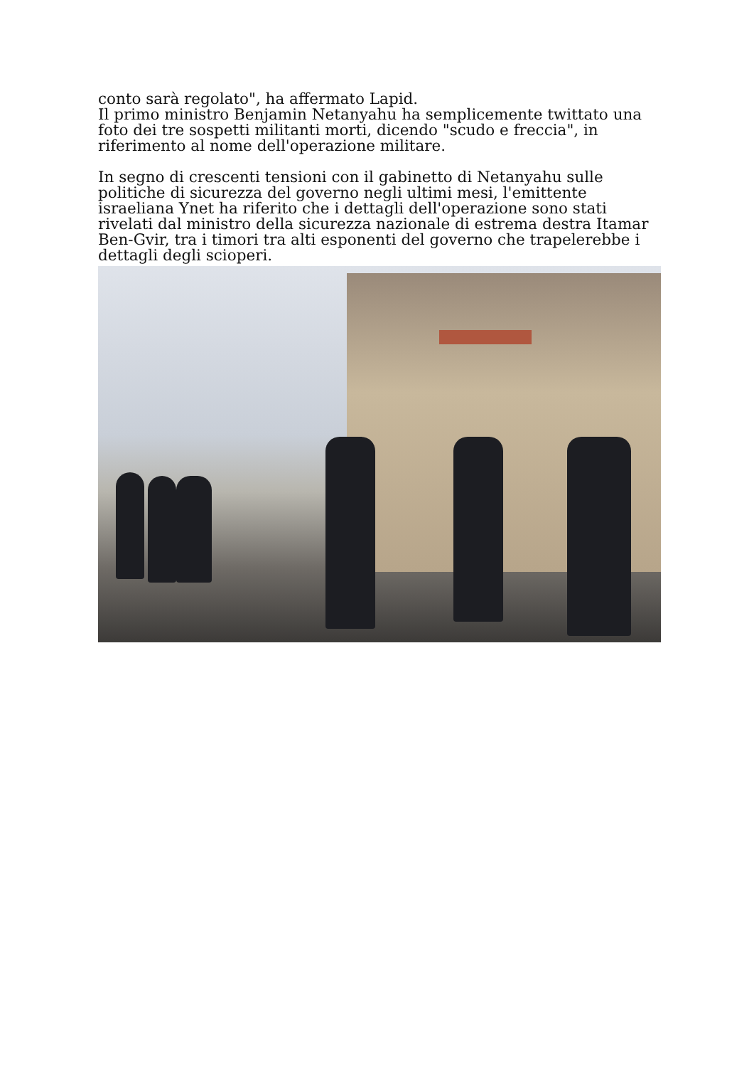conto sarà regolato", ha affermato Lapid.
Il primo ministro Benjamin Netanyahu ha semplicemente twittato una foto dei tre sospetti militanti morti, dicendo "scudo e freccia", in riferimento al nome dell'operazione militare.
In segno di crescenti tensioni con il gabinetto di Netanyahu sulle politiche di sicurezza del governo negli ultimi mesi, l'emittente israeliana Ynet ha riferito che i dettagli dell'operazione sono stati rivelati dal ministro della sicurezza nazionale di estrema destra Itamar Ben-Gvir, tra i timori tra alti esponenti del governo che trapelerebbe i dettagli degli scioperi.